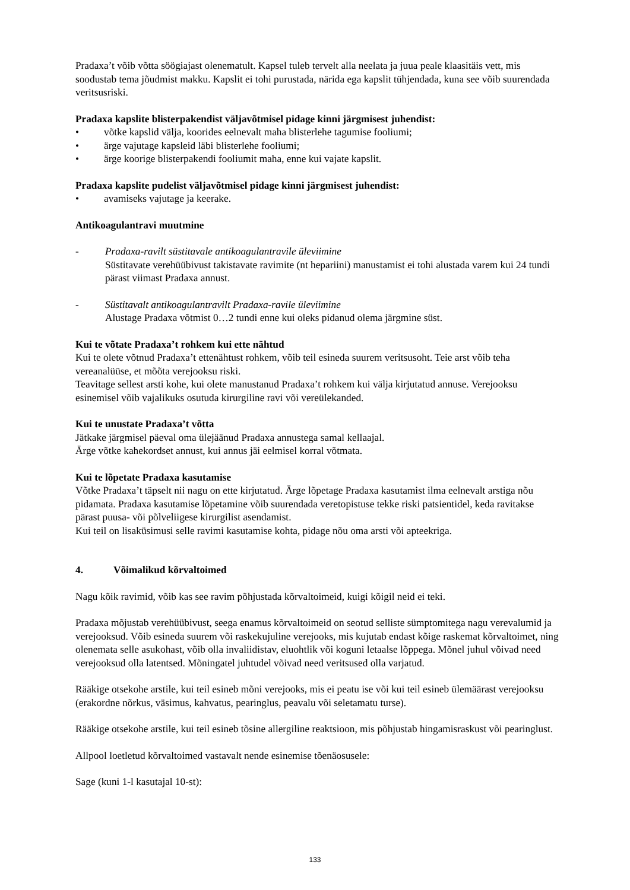Pradaxa’t võib võtta söögiajast olenematult. Kapsel tuleb tervelt alla neelata ja juua peale klaasitäis vett, mis soodustab tema jõudmist makku. Kapslit ei tohi purustada, närida ega kapslit tühjendada, kuna see võib suurendada veritsusriski.
Pradaxa kapslite blisterpakendist väljavõtmisel pidage kinni järgmisest juhendist:
• võtke kapslid välja, koorides eelnevalt maha blisterlehe tagumise fooliumi;
• ärge vajutage kapsleid läbi blisterlehe fooliumi;
• ärge koorige blisterpakendi fooliumit maha, enne kui vajate kapslit.
Pradaxa kapslite pudelist väljavõtmisel pidage kinni järgmisest juhendist:
• avamiseks vajutage ja keerake.
Antikoagulantravi muutmine
- Pradaxa-ravilt süstitavale antikoagulantravile üleviimine
Süstitavate verehüübivust takistavate ravimite (nt hepariini) manustamist ei tohi alustada varem kui 24 tundi pärast viimast Pradaxa annust.
- Süstitavalt antikoagulantravilt Pradaxa-ravile üleviimine
Alustage Pradaxa võtmist 0…2 tundi enne kui oleks pidanud olema järgmine süst.
Kui te võtate Pradaxa’t rohkem kui ette nähtud
Kui te olete võtnud Pradaxa’t ettenähtust rohkem, võib teil esineda suurem veritsusoht. Teie arst võib teha vereanalüüse, et mõõta verejooksu riski.
Teavitage sellest arsti kohe, kui olete manustanud Pradaxa’t rohkem kui välja kirjutatud annuse. Verejooksu esinemisel võib vajalikuks osutuda kirurgiline ravi või vereülekanded.
Kui te unustate Pradaxa’t võtta
Jätkake järgmisel päeval oma ülejäänud Pradaxa annustega samal kellaajal.
Ärge võtke kahekordset annust, kui annus jäi eelmisel korral võtmata.
Kui te lõpetate Pradaxa kasutamise
Võtke Pradaxa’t täpselt nii nagu on ette kirjutatud. Ärge lõpetage Pradaxa kasutamist ilma eelnevalt arstiga nõu pidamata. Pradaxa kasutamise lõpetamine võib suurendada veretopistuse tekke riski patsientidel, keda ravitakse pärast puusa- või põlveliigese kirurgilist asendamist.
Kui teil on lisaküsimusi selle ravimi kasutamise kohta, pidage nõu oma arsti või apteekriga.
4. Võimalikud kõrvaltoimed
Nagu kõik ravimid, võib kas see ravim põhjustada kõrvaltoimeid, kuigi kõigil neid ei teki.
Pradaxa mõjustab verehüübivust, seega enamus kõrvaltoimeid on seotud selliste sümptomitega nagu verevalumid ja verejooksud. Võib esineda suurem või raskekujuline verejooks, mis kujutab endast kõige raskemat kõrvaltoimet, ning olenemata selle asukohast, võib olla invaliidistav, eluohtlik või koguni letaalse lõppega. Mõnel juhul võivad need verejooksud olla latentsed. Mõningatel juhtudel võivad need veritsused olla varjatud.
Rääkige otsekohe arstile, kui teil esineb mõni verejooks, mis ei peatu ise või kui teil esineb ülemäärast verejooksu (erakordne nõrkus, väsimus, kahvatus, pearinglus, peavalu või seletamatu turse).
Rääkige otsekohe arstile, kui teil esineb tõsine allergiline reaktsioon, mis põhjustab hingamisraskust või pearinglust.
Allpool loetletud kõrvaltoimed vastavalt nende esinemise tõenäosusele:
Sage (kuni 1-l kasutajal 10-st):
133